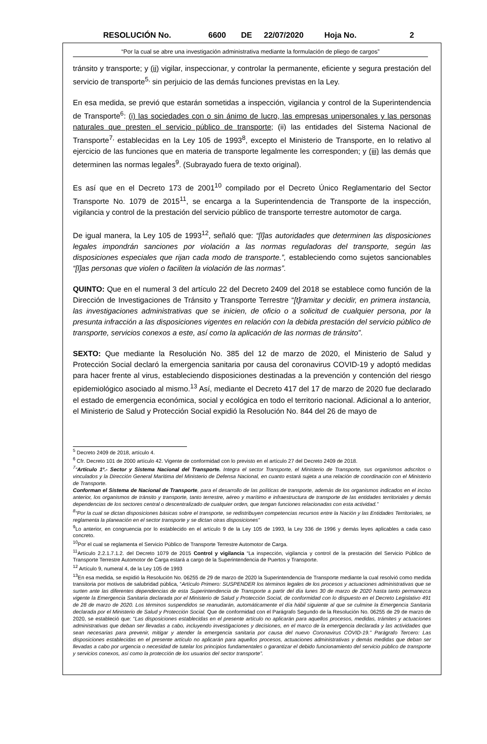RESOLUCIÓN No. 6600 DE 22/07/2020 Hoja No. 2
“Por la cual se abre una investigación administrativa mediante la formulación de pliego de cargos”
tránsito y transporte; y (ii) vigilar, inspeccionar, y controlar la permanente, eficiente y segura prestación del servicio de transporte<sup>5,</sup> sin perjuicio de las demás funciones previstas en la Ley.
En esa medida, se previó que estarán sometidas a inspección, vigilancia y control de la Superintendencia de Transporte<sup>6</sup>: (i) las sociedades con o sin ánimo de lucro, las empresas unipersonales y las personas naturales que presten el servicio público de transporte; (ii) las entidades del Sistema Nacional de Transporte<sup>7,</sup> establecidas en la Ley 105 de 1993<sup>8</sup>, excepto el Ministerio de Transporte, en lo relativo al ejercicio de las funciones que en materia de transporte legalmente les corresponden; y (iii) las demás que determinen las normas legales<sup>9</sup>. (Subrayado fuera de texto original).
Es así que en el Decreto 173 de 2001<sup>10</sup> compilado por el Decreto Único Reglamentario del Sector Transporte No. 1079 de 2015<sup>11</sup>, se encarga a la Superintendencia de Transporte de la inspección, vigilancia y control de la prestación del servicio público de transporte terrestre automotor de carga.
De igual manera, la Ley 105 de 1993<sup>12</sup>, señaló que: “[l]as autoridades que determinen las disposiciones legales impondrán sanciones por violación a las normas reguladoras del transporte, según las disposiciones especiales que rijan cada modo de transporte.”, estableciendo como sujetos sancionables “[l]as personas que violen o faciliten la violación de las normas”.
QUINTO: Que en el numeral 3 del artículo 22 del Decreto 2409 del 2018 se establece como función de la Dirección de Investigaciones de Tránsito y Transporte Terrestre “[t]ramitar y decidir, en primera instancia, las investigaciones administrativas que se inicien, de oficio o a solicitud de cualquier persona, por la presunta infracción a las disposiciones vigentes en relación con la debida prestación del servicio público de transporte, servicios conexos a este, así como la aplicación de las normas de tránsito”.
SEXTO: Que mediante la Resolución No. 385 del 12 de marzo de 2020, el Ministerio de Salud y Protección Social declaró la emergencia sanitaria por causa del coronavirus COVID-19 y adoptó medidas para hacer frente al virus, estableciendo disposiciones destinadas a la prevención y contención del riesgo epidemiológico asociado al mismo.<sup>13</sup> Así, mediante el Decreto 417 del 17 de marzo de 2020 fue declarado el estado de emergencia económica, social y ecológica en todo el territorio nacional. Adicional a lo anterior, el Ministerio de Salud y Protección Social expidió la Resolución No. 844 del 26 de mayo de
<sup>5</sup> Decreto 2409 de 2018, artículo 4.
<sup>6</sup> Cfr. Decreto 101 de 2000 artículo 42. Vigente de conformidad con lo previsto en el artículo 27 del Decreto 2409 de 2018.
<sup>7</sup> “Artículo 1º.- Sector y Sistema Nacional del Transporte. Integra el sector Transporte, el Ministerio de Transporte, sus organismos adscritos o vinculados y la Dirección General Marítima del Ministerio de Defensa Nacional, en cuanto estará sujeta a una relación de coordinación con el Ministerio de Transporte.
Conforman el Sistema de Nacional de Transporte, para el desarrollo de las políticas de transporte, además de los organismos indicados en el inciso anterior, los organismos de tránsito y transporte, tanto terrestre, aéreo y marítimo e infraestructura de transporte de las entidades territoriales y demás dependencias de los sectores central o descentralizado de cualquier orden, que tengan funciones relacionadas con esta actividad.”
<sup>8</sup> “Por la cual se dictan disposiciones básicas sobre el transporte, se redistribuyen competencias recursos entre la Nación y las Entidades Territoriales, se reglamenta la planeación en el sector transporte y se dictan otras disposiciones”
<sup>9</sup> Lo anterior, en congruencia por lo establecido en el artículo 9 de la Ley 105 de 1993, la Ley 336 de 1996 y demás leyes aplicables a cada caso concreto.
<sup>10</sup> Por el cual se reglamenta el Servicio Público de Transporte Terrestre Automotor de Carga.
<sup>11</sup> Artículo 2.2.1.7.1.2. del Decreto 1079 de 2015 Control y vigilancia “La inspección, vigilancia y control de la prestación del Servicio Público de Transporte Terrestre Automotor de Carga estará a cargo de la Superintendencia de Puertos y Transporte.
<sup>12</sup> Artículo 9, numeral 4, de la Ley 105 de 1993
<sup>13</sup> En esa medida, se expidió la Resolución No. 06255 de 29 de marzo de 2020 la Superintendencia de Transporte mediante la cual resolvió como medida transitoria por motivos de salubridad pública, “Artículo Primero: SUSPENDER los términos legales de los procesos y actuaciones administrativas que se surten ante las diferentes dependencias de esta Superintendencia de Transporte a partir del día lunes 30 de marzo de 2020 hasta tanto permanezca vigente la Emergencia Sanitaria declarada por el Ministerio de Salud y Protección Social, de conformidad con lo dispuesto en el Decreto Legislativo 491 de 28 de marzo de 2020. Los términos suspendidos se reanudarán, automáticamente el día hábil siguiente al que se culmine la Emergencia Sanitaria declarada por el Ministerio de Salud y Protección Social. Que de conformidad con el Parágrafo Segundo de la Resolución No. 06255 de 29 de marzo de 2020, se estableció que: “Las disposiciones establecidas en el presente artículo no aplicarán para aquellos procesos, medidas, trámites y actuaciones administrativas que deban ser llevadas a cabo, incluyendo investigaciones y decisiones, en el marco de la emergencia declarada y las actividades que sean necesarias para prevenir, mitigar y atender la emergencia sanitaria por causa del nuevo Coronavirus COVID-19.” Parágrafo Tercero: Las disposiciones establecidas en el presente artículo no aplicarán para aquellos procesos, actuaciones administrativas y demás medidas que deban ser llevadas a cabo por urgencia o necesidad de tutelar los principios fundamentales o garantizar el debido funcionamiento del servicio público de transporte y servicios conexos, así como la protección de los usuarios del sector transporte”.